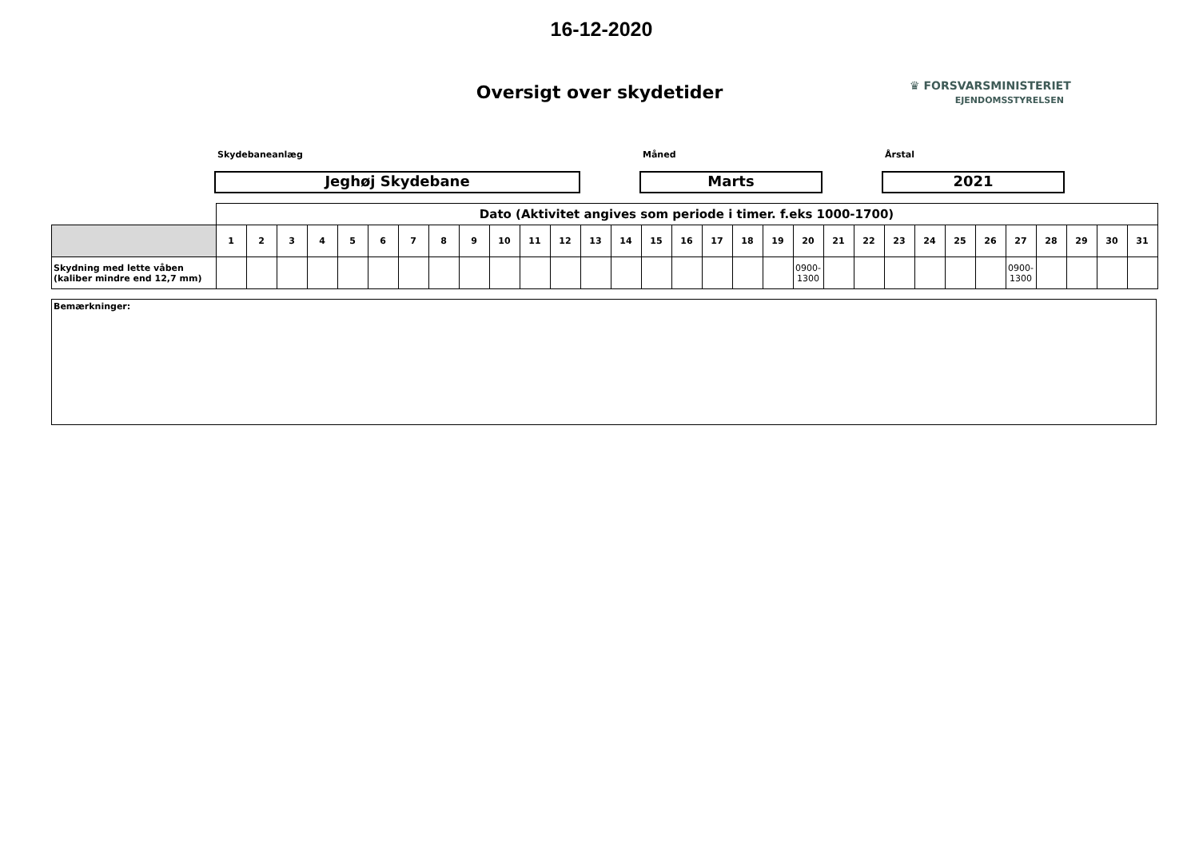16-12-2020
Oversigt over skydetider
♛ FORSVARSMINISTERIET
EJENDOMSSTYRELSEN
Skydebaneanlæg
Jeghøj Skydebane
Måned
Marts
Årstal
2021
| | Dato (Aktivitet angives som periode i timer. f.eks 1000-1700) | | | | | | | | | | | | | | | | | | | | | | | | | | | | | | |
| | 1 | 2 | 3 | 4 | 5 | 6 | 7 | 8 | 9 | 10 | 11 | 12 | 13 | 14 | 15 | 16 | 17 | 18 | 19 | 20 | 21 | 22 | 23 | 24 | 25 | 26 | 27 | 28 | 29 | 30 | 31 |
| Skydning med lette våben (kaliber mindre end 12,7 mm) | | | | | | | | | | | | | | | | | | | | 0900- 1300 | | | | | | | 0900- 1300 | | | | |
Bemærkninger: